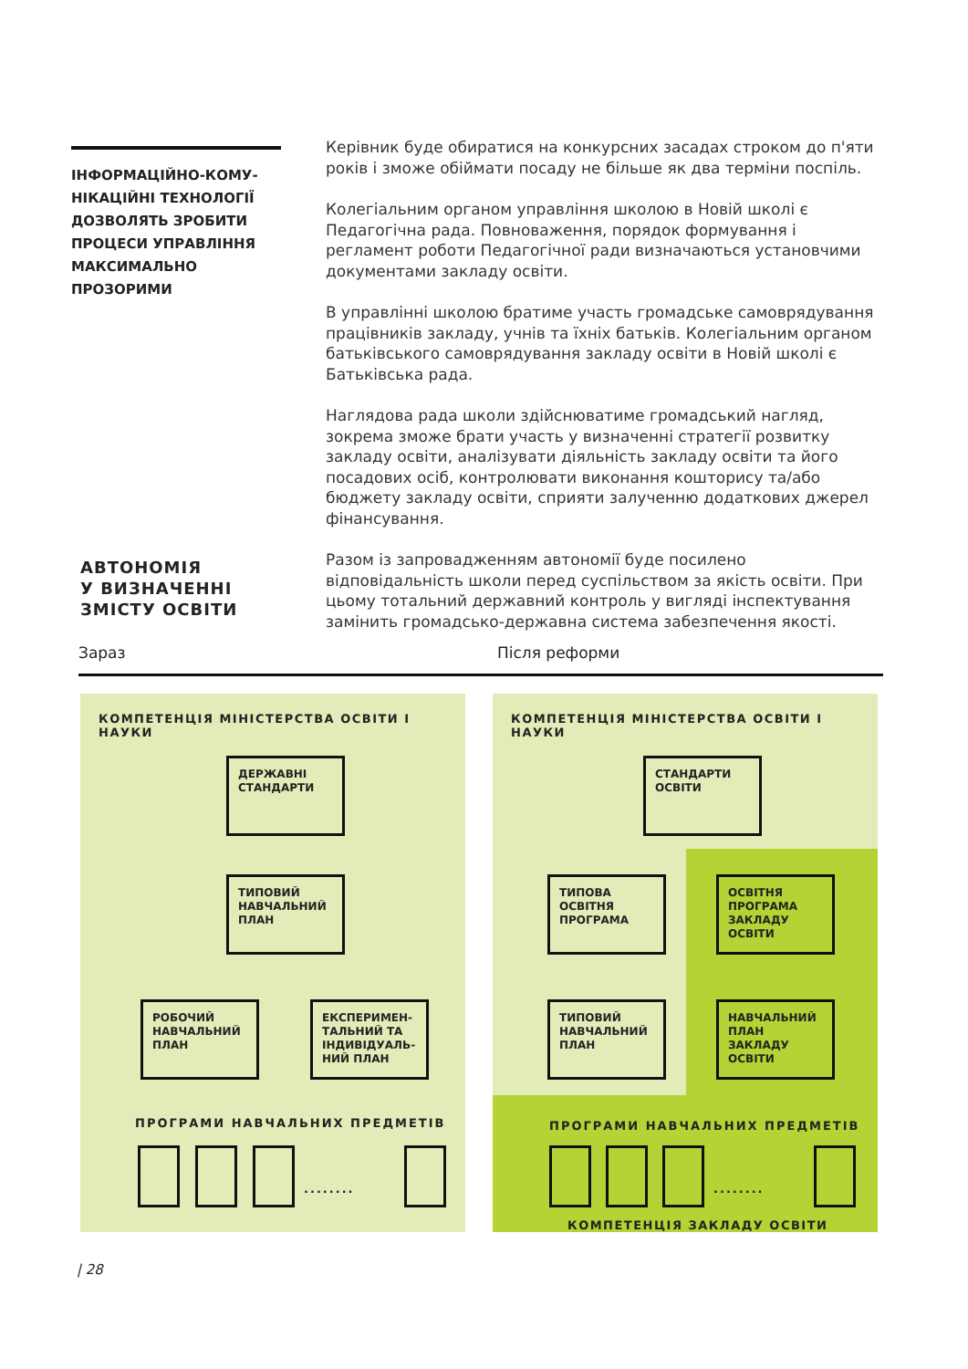ІНФОРМАЦІЙНО-КОМУ-
НІКАЦІЙНІ ТЕХНОЛОГІЇ
ДОЗВОЛЯТЬ ЗРОБИТИ
ПРОЦЕСИ УПРАВЛІННЯ
МАКСИМАЛЬНО
ПРОЗОРИМИ
Керівник буде обиратися на конкурсних засадах строком до п'яти років і зможе обіймати посаду не більше як два терміни поспіль.
Колегіальним органом управління школою в Новій школі є Педагогічна рада. Повноваження, порядок формування і регламент роботи Педагогічної ради визначаються установчими документами закладу освіти.
В управлінні школою братиме участь громадське самоврядування працівників закладу, учнів та їхніх батьків. Колегіальним органом батьківського самоврядування закладу освіти в Новій школі є Батьківська рада.
Наглядова рада школи здійснюватиме громадський нагляд, зокрема зможе брати участь у визначенні стратегії розвитку закладу освіти, аналізувати діяльність закладу освіти та його посадових осіб, контролювати виконання кошторису та/або бюджету закладу освіти, сприяти залученню додаткових джерел фінансування.
Разом із запровадженням автономії буде посилено відповідальність школи перед суспільством за якість освіти. При цьому тотальний державний контроль у вигляді інспектування замінить громадсько-державна система забезпечення якості.
АВТОНОМІЯ
У ВИЗНАЧЕННІ
ЗМІСТУ ОСВІТИ
Зараз Після реформи
КОМПЕТЕНЦІЯ МІНІСТЕРСТВА ОСВІТИ І НАУКИ
ДЕРЖАВНІ СТАНДАРТИ
ТИПОВИЙ НАВЧАЛЬНИЙ ПЛАН
РОБОЧИЙ НАВЧАЛЬНИЙ ПЛАН
ЕКСПЕРИМЕН-ТАЛЬНИЙ ТА ІНДИВІДУАЛЬ-НИЙ ПЛАН
ПРОГРАМИ НАВЧАЛЬНИХ ПРЕДМЕТІВ
........
КОМПЕТЕНЦІЯ МІНІСТЕРСТВА ОСВІТИ І НАУКИ
СТАНДАРТИ ОСВІТИ
ТИПОВА ОСВІТНЯ ПРОГРАМА
ОСВІТНЯ ПРОГРАМА ЗАКЛАДУ ОСВІТИ
ТИПОВИЙ НАВЧАЛЬНИЙ ПЛАН
НАВЧАЛЬНИЙ ПЛАН ЗАКЛАДУ ОСВІТИ
ПРОГРАМИ НАВЧАЛЬНИХ ПРЕДМЕТІВ
........
КОМПЕТЕНЦІЯ ЗАКЛАДУ ОСВІТИ
| 28